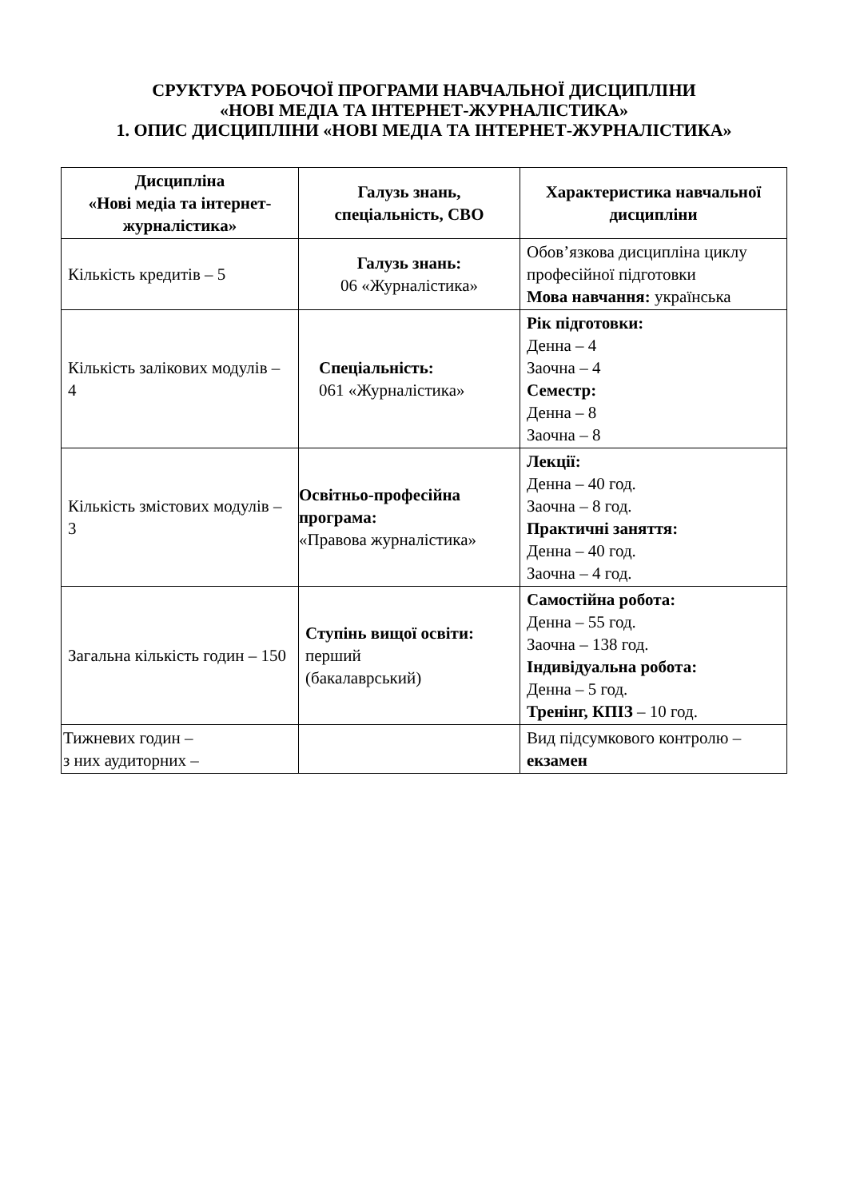СРУКТУРА РОБОЧОЇ ПРОГРАМИ НАВЧАЛЬНОЇ ДИСЦИПЛІНИ
«НОВІ МЕДІА ТА ІНТЕРНЕТ-ЖУРНАЛІСТИКА»
1. ОПИС ДИСЦИПЛІНИ «НОВІ МЕДІА ТА ІНТЕРНЕТ-ЖУРНАЛІСТИКА»
| Дисципліна «Нові медіа та інтернет-журналістика» | Галузь знань, спеціальність, СВО | Характеристика навчальної дисципліни |
| --- | --- | --- |
| Кількість кредитів – 5 | Галузь знань: 06 «Журналістика» | Обов’язкова дисципліна циклу професійної підготовки Мова навчання: українська |
| Кількість залікових модулів – 4 | Спеціальність: 061 «Журналістика» | Рік підготовки: Денна – 4 Заочна – 4 Семестр: Денна – 8 Заочна – 8 |
| Кількість змістових модулів – 3 | Освітньо-професійна програма: «Правова журналістика» | Лекції: Денна – 40 год. Заочна – 8 год. Практичні заняття: Денна – 40 год. Заочна – 4 год. |
| Загальна кількість годин – 150 | Ступінь вищої освіти: перший (бакалаврський) | Самостійна робота: Денна – 55 год. Заочна – 138 год. Індивідуальна робота: Денна – 5 год. Тренінг, КПІЗ – 10 год. |
| Тижневих годин – з них аудиторних – | | Вид підсумкового контролю – екзамен |